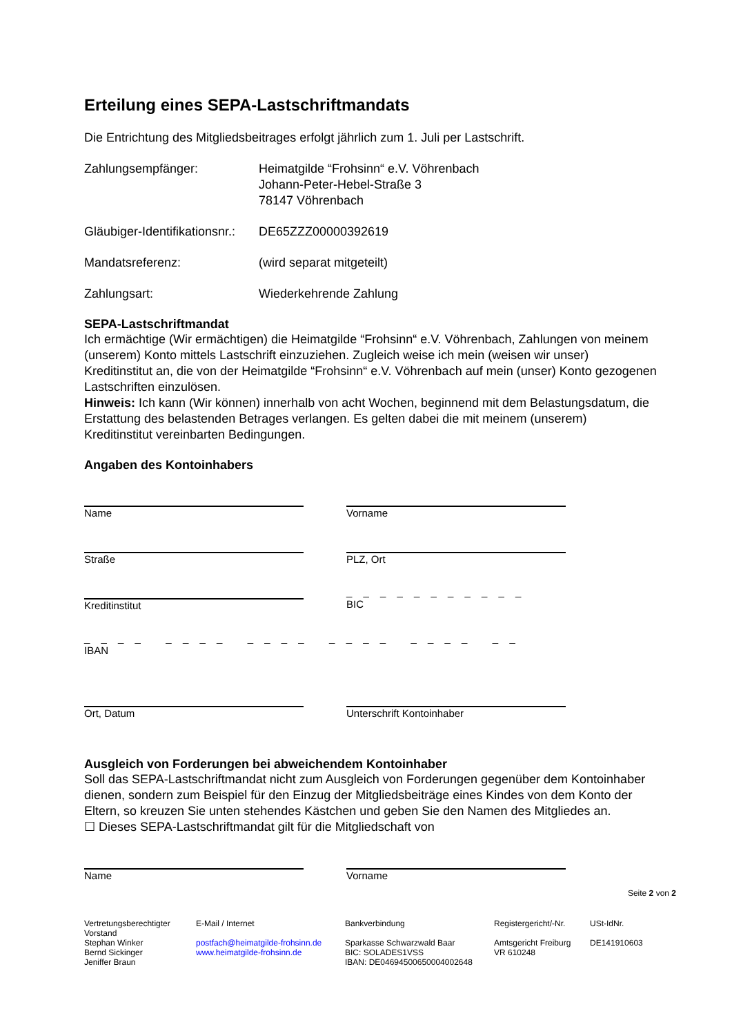Erteilung eines SEPA-Lastschriftmandats
Die Entrichtung des Mitgliedsbeitrages erfolgt jährlich zum 1. Juli per Lastschrift.
Zahlungsempfänger: Heimatgilde “Frohsinn“ e.V. Vöhrenbach
Johann-Peter-Hebel-Straße 3
78147 Vöhrenbach
Gläubiger-Identifikationsnr.:
DE65ZZZ00000392619
Mandatsreferenz: (wird separat mitgeteilt)
Zahlungsart: Wiederkehrende Zahlung
SEPA-Lastschriftmandat
Ich ermächtige (Wir ermächtigen) die Heimatgilde “Frohsinn“ e.V. Vöhrenbach, Zahlungen von meinem (unserem) Konto mittels Lastschrift einzuziehen. Zugleich weise ich mein (weisen wir unser) Kreditinstitut an, die von der Heimatgilde “Frohsinn“ e.V. Vöhrenbach auf mein (unser) Konto gezogenen Lastschriften einzulösen.
Hinweis: Ich kann (Wir können) innerhalb von acht Wochen, beginnend mit dem Belastungsdatum, die Erstattung des belastenden Betrages verlangen. Es gelten dabei die mit meinem (unserem) Kreditinstitut vereinbarten Bedingungen.
Angaben des Kontoinhabers
Name Vorname
Straße PLZ, Ort
Kreditinstitut
_ _ _ _ _ _ _ _ _ _ _
BIC
_ _ _ _ _ _ _ _ _ _ _ _ _ _ _ _ _ _ _ _ _ _
IBAN
Ort, Datum Unterschrift Kontoinhaber
Ausgleich von Forderungen bei abweichendem Kontoinhaber
Soll das SEPA-Lastschriftmandat nicht zum Ausgleich von Forderungen gegenüber dem Kontoinhaber dienen, sondern zum Beispiel für den Einzug der Mitgliedsbeiträge eines Kindes von dem Konto der Eltern, so kreuzen Sie unten stehendes Kästchen und geben Sie den Namen des Mitgliedes an.
☐ Dieses SEPA-Lastschriftmandat gilt für die Mitgliedschaft von
Name Vorname
Seite 2 von 2
Vertretungsberechtigter Vorstand
Stephan Winker
Bernd Sickinger
Jeniffer Braun
E-Mail / Internet
postfach@heimatgilde-frohsinn.de
www.heimatgilde-frohsinn.de
Bankverbindung
Sparkasse Schwarzwald Baar
BIC: SOLADES1VSS
IBAN: DE04694500650004002648
Registergericht/-Nr.
Amtsgericht Freiburg
VR 610248
USt-IdNr.
DE141910603